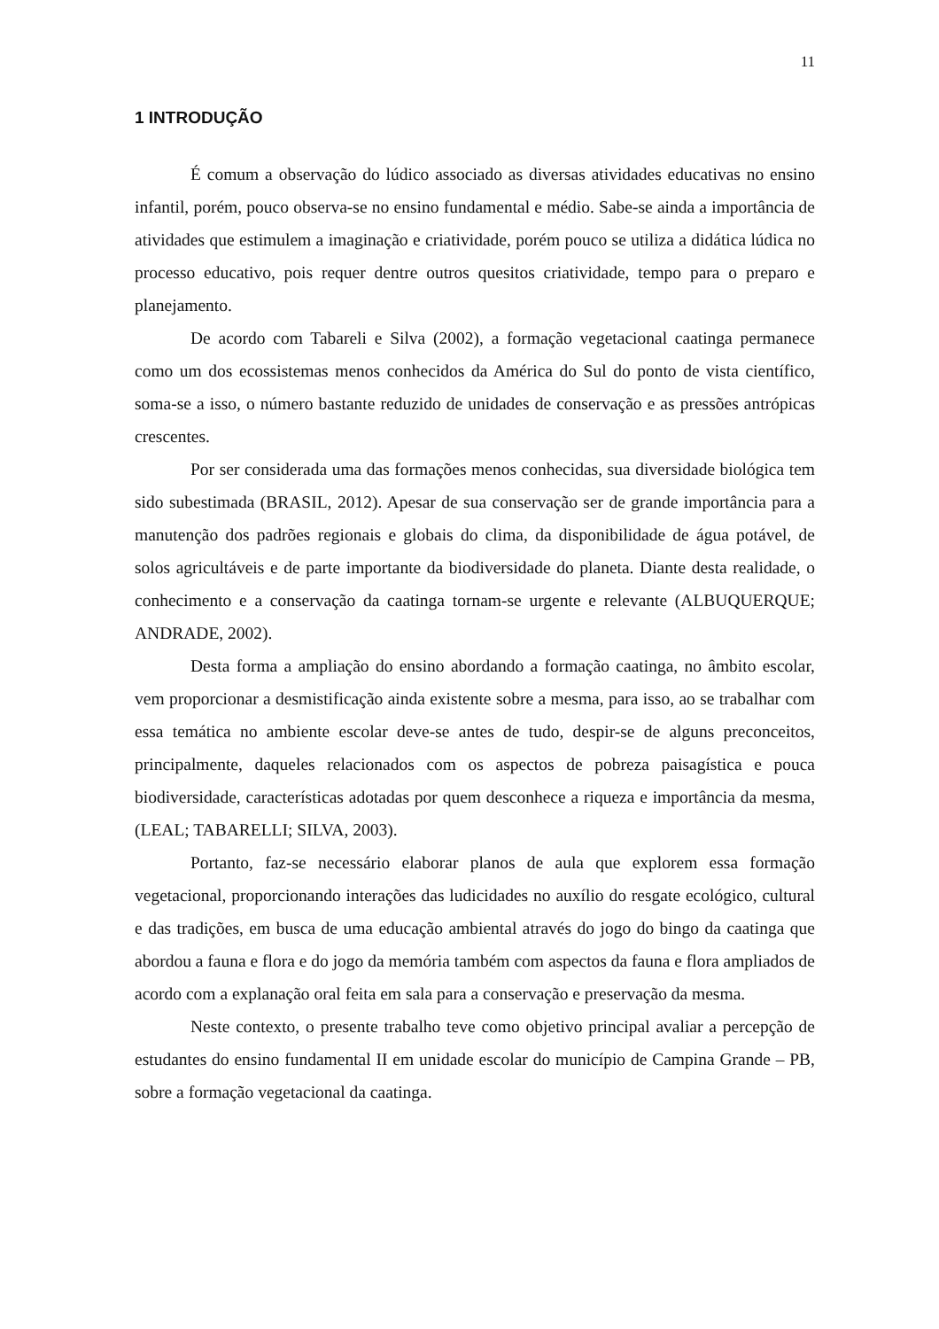11
1 INTRODUÇÃO
É comum a observação do lúdico associado as diversas atividades educativas no ensino infantil, porém, pouco observa-se no ensino fundamental e médio. Sabe-se ainda a importância de atividades que estimulem a imaginação e criatividade, porém pouco se utiliza a didática lúdica no processo educativo, pois requer dentre outros quesitos criatividade, tempo para o preparo e planejamento.
De acordo com Tabareli e Silva (2002), a formação vegetacional caatinga permanece como um dos ecossistemas menos conhecidos da América do Sul do ponto de vista científico, soma-se a isso, o número bastante reduzido de unidades de conservação e as pressões antrópicas crescentes.
Por ser considerada uma das formações menos conhecidas, sua diversidade biológica tem sido subestimada (BRASIL, 2012). Apesar de sua conservação ser de grande importância para a manutenção dos padrões regionais e globais do clima, da disponibilidade de água potável, de solos agricultáveis e de parte importante da biodiversidade do planeta. Diante desta realidade, o conhecimento e a conservação da caatinga tornam-se urgente e relevante (ALBUQUERQUE; ANDRADE, 2002).
Desta forma a ampliação do ensino abordando a formação caatinga, no âmbito escolar, vem proporcionar a desmistificação ainda existente sobre a mesma, para isso, ao se trabalhar com essa temática no ambiente escolar deve-se antes de tudo, despir-se de alguns preconceitos, principalmente, daqueles relacionados com os aspectos de pobreza paisagística e pouca biodiversidade, características adotadas por quem desconhece a riqueza e importância da mesma, (LEAL; TABARELLI; SILVA, 2003).
Portanto, faz-se necessário elaborar planos de aula que explorem essa formação vegetacional, proporcionando interações das ludicidades no auxílio do resgate ecológico, cultural e das tradições, em busca de uma educação ambiental através do jogo do bingo da caatinga que abordou a fauna e flora e do jogo da memória também com aspectos da fauna e flora ampliados de acordo com a explanação oral feita em sala para a conservação e preservação da mesma.
Neste contexto, o presente trabalho teve como objetivo principal avaliar a percepção de estudantes do ensino fundamental II em unidade escolar do município de Campina Grande – PB, sobre a formação vegetacional da caatinga.